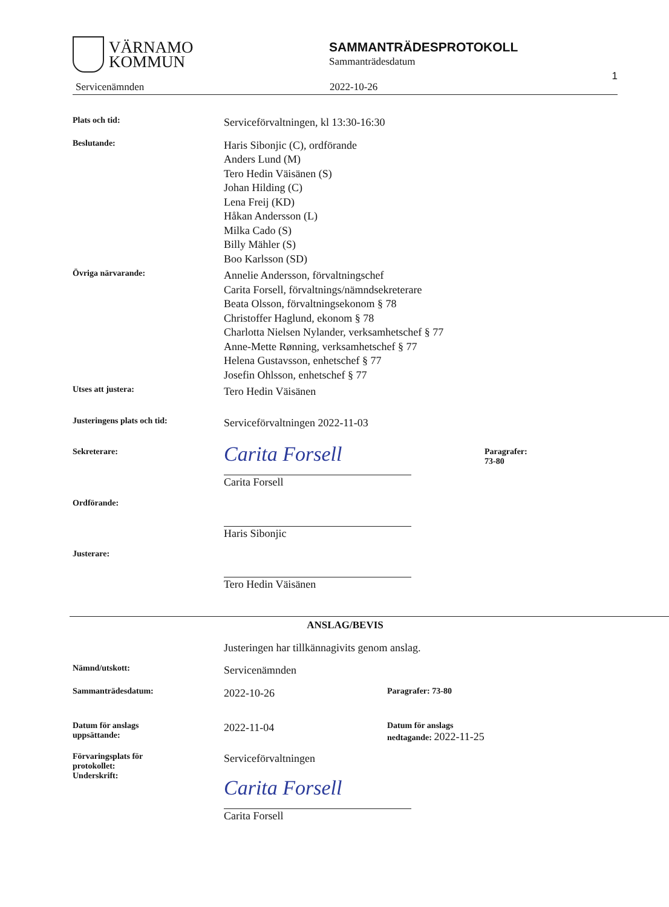VÄRNAMO
KOMMUN
SAMMANTRÄDESPROTOKOLL
Sammanträdesdatum
Servicenämnden 2022-10-26 1
Plats och tid:
Serviceförvaltningen, kl 13:30-16:30
Beslutande:
Haris Sibonjic (C), ordförande
Anders Lund (M)
Tero Hedin Väisänen (S)
Johan Hilding (C)
Lena Freij (KD)
Håkan Andersson (L)
Milka Cado (S)
Billy Mähler (S)
Boo Karlsson (SD)
Övriga närvarande:
Annelie Andersson, förvaltningschef
Carita Forsell, förvaltnings/nämndsekreterare
Beata Olsson, förvaltningsekonom § 78
Christoffer Haglund, ekonom § 78
Charlotta Nielsen Nylander, verksamhetschef § 77
Anne-Mette Rønning, verksamhetschef § 77
Helena Gustavsson, enhetschef § 77
Josefin Ohlsson, enhetschef § 77
Utses att justera:
Tero Hedin Väisänen
Justeringens plats och tid:
Serviceförvaltningen 2022-11-03
Sekreterare:
Carita Forsell
Carita Forsell
Paragrafer:
73-80
Ordförande:
Haris Sibonjic
Justerare:
Tero Hedin Väisänen
ANSLAG/BEVIS
Justeringen har tillkännagivits genom anslag.
Nämnd/utskott:
Servicenämnden
Sammanträdesdatum:
2022-10-26
Paragrafer: 73-80
Datum för anslags
uppsättande:
2022-11-04
Datum för anslags
nedtagande: 2022-11-25
Förvaringsplats för
protokollet:
Underskrift:
Serviceförvaltningen
Carita Forsell
Carita Forsell